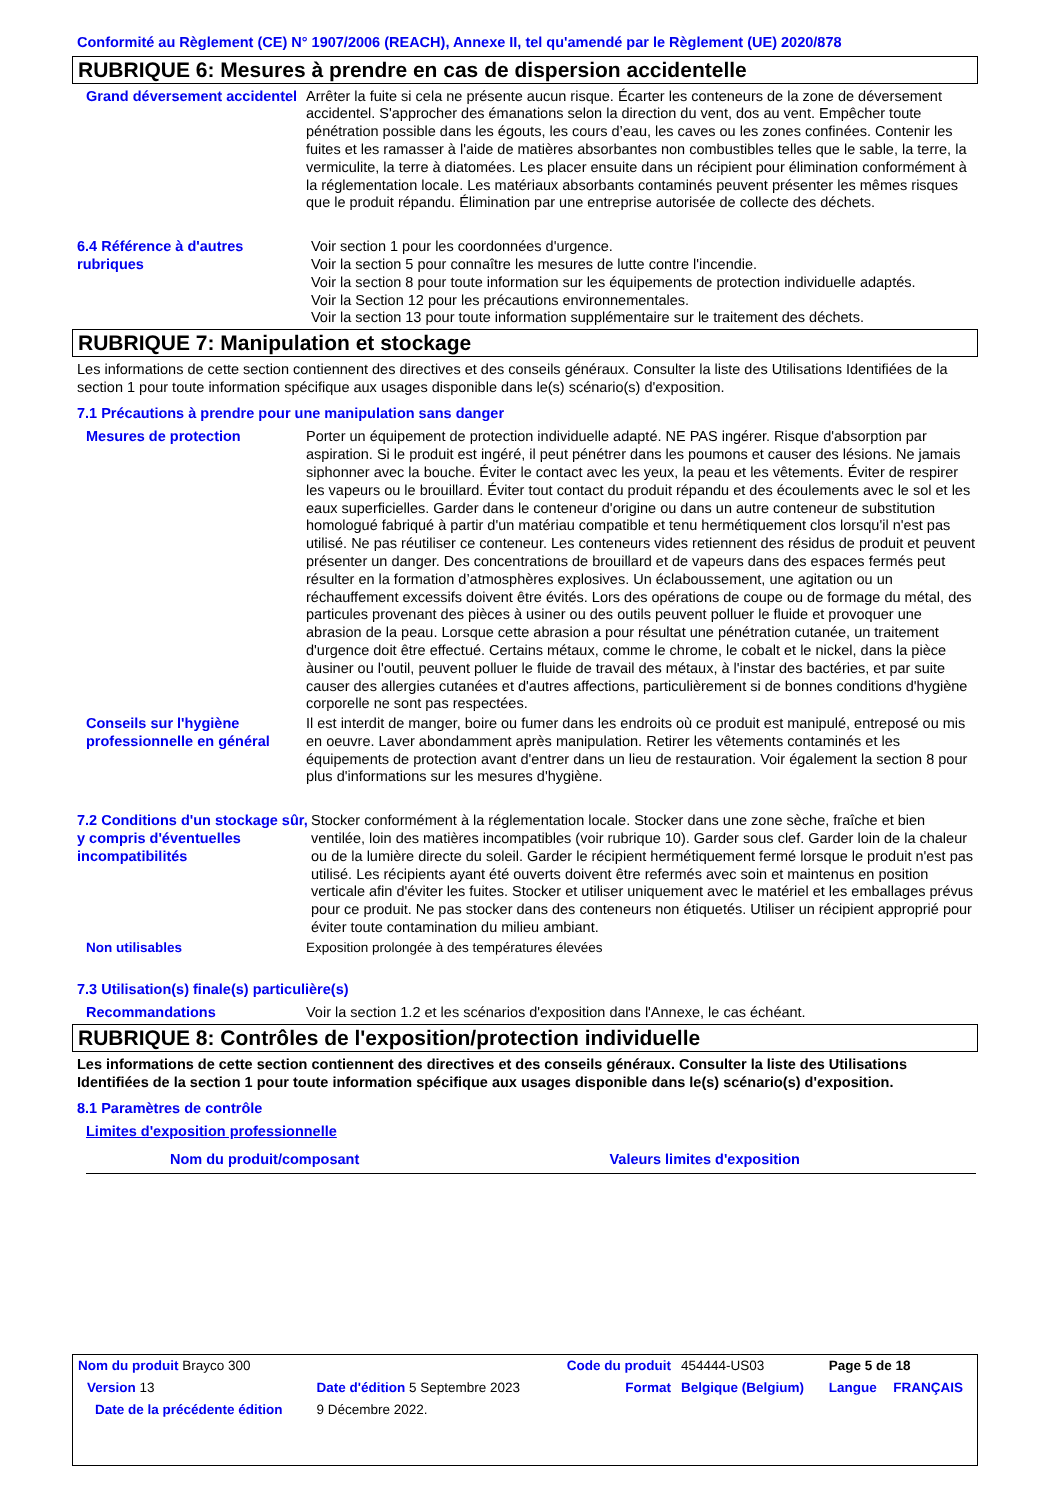Conformité au Règlement (CE) N° 1907/2006 (REACH), Annexe II, tel qu'amendé par le Règlement (UE) 2020/878
RUBRIQUE 6: Mesures à prendre en cas de dispersion accidentelle
Grand déversement accidentel
Arrêter la fuite si cela ne présente aucun risque. Écarter les conteneurs de la zone de déversement accidentel. S'approcher des émanations selon la direction du vent, dos au vent. Empêcher toute pénétration possible dans les égouts, les cours d’eau, les caves ou les zones confinées. Contenir les fuites et les ramasser à l'aide de matières absorbantes non combustibles telles que le sable, la terre, la vermiculite, la terre à diatomées. Les placer ensuite dans un récipient pour élimination conformément à la réglementation locale. Les matériaux absorbants contaminés peuvent présenter les mêmes risques que le produit répandu. Élimination par une entreprise autorisée de collecte des déchets.
6.4 Référence à d'autres rubriques
Voir section 1 pour les coordonnées d'urgence.
Voir la section 5 pour connaître les mesures de lutte contre l'incendie.
Voir la section 8 pour toute information sur les équipements de protection individuelle adaptés.
Voir la Section 12 pour les précautions environnementales.
Voir la section 13 pour toute information supplémentaire sur le traitement des déchets.
RUBRIQUE 7: Manipulation et stockage
Les informations de cette section contiennent des directives et des conseils généraux. Consulter la liste des Utilisations Identifiées de la section 1 pour toute information spécifique aux usages disponible dans le(s) scénario(s) d'exposition.
7.1 Précautions à prendre pour une manipulation sans danger
Mesures de protection Porter un équipement de protection individuelle adapté. NE PAS ingérer. Risque d'absorption par aspiration. Si le produit est ingéré, il peut pénétrer dans les poumons et causer des lésions. Ne jamais siphonner avec la bouche. Éviter le contact avec les yeux, la peau et les vêtements. Éviter de respirer les vapeurs ou le brouillard. Éviter tout contact du produit répandu et des écoulements avec le sol et les eaux superficielles. Garder dans le conteneur d'origine ou dans un autre conteneur de substitution homologué fabriqué à partir d'un matériau compatible et tenu hermétiquement clos lorsqu'il n'est pas utilisé. Ne pas réutiliser ce conteneur. Les conteneurs vides retiennent des résidus de produit et peuvent présenter un danger. Des concentrations de brouillard et de vapeurs dans des espaces fermés peut résulter en la formation d’atmosphères explosives. Un éclaboussement, une agitation ou un réchauffement excessifs doivent être évités. Lors des opérations de coupe ou de formage du métal, des particules provenant des pièces à usiner ou des outils peuvent polluer le fluide et provoquer une abrasion de la peau. Lorsque cette abrasion a pour résultat une pénétration cutanée, un traitement d'urgence doit être effectué. Certains métaux, comme le chrome, le cobalt et le nickel, dans la pièce àusiner ou l'outil, peuvent polluer le fluide de travail des métaux, à l'instar des bactéries, et par suite causer des allergies cutanées et d'autres affections, particulièrement si de bonnes conditions d'hygiène corporelle ne sont pas respectées.
Conseils sur l'hygiène professionnelle en général
Il est interdit de manger, boire ou fumer dans les endroits où ce produit est manipulé, entreposé ou mis en oeuvre. Laver abondamment après manipulation. Retirer les vêtements contaminés et les équipements de protection avant d'entrer dans un lieu de restauration. Voir également la section 8 pour plus d'informations sur les mesures d'hygiène.
7.2 Conditions d'un stockage sûr, y compris d'éventuelles incompatibilités
Stocker conformément à la réglementation locale. Stocker dans une zone sèche, fraîche et bien ventilée, loin des matières incompatibles (voir rubrique 10). Garder sous clef. Garder loin de la chaleur ou de la lumière directe du soleil. Garder le récipient hermétiquement fermé lorsque le produit n'est pas utilisé. Les récipients ayant été ouverts doivent être refermés avec soin et maintenus en position verticale afin d'éviter les fuites. Stocker et utiliser uniquement avec le matériel et les emballages prévus pour ce produit. Ne pas stocker dans des conteneurs non étiquetés. Utiliser un récipient approprié pour éviter toute contamination du milieu ambiant.
Non utilisables Exposition prolongée à des températures élevées
7.3 Utilisation(s) finale(s) particulière(s)
Recommandations Voir la section 1.2 et les scénarios d'exposition dans l'Annexe, le cas échéant.
RUBRIQUE 8: Contrôles de l'exposition/protection individuelle
Les informations de cette section contiennent des directives et des conseils généraux. Consulter la liste des Utilisations Identifiées de la section 1 pour toute information spécifique aux usages disponible dans le(s) scénario(s) d'exposition.
8.1 Paramètres de contrôle
Limites d'exposition professionnelle
| Nom du produit/composant | Valeurs limites d'exposition |
| --- | --- |
| Nom du produit Brayco 300 | | Code du produit | 454444-US03 | Page 5 de 18 | |
| Version 13 | Date d'édition 5 Septembre 2023 | Format | Belgique (Belgium) | Langue | FRANÇAIS |
| Date de la précédente édition | 9 Décembre 2022. | | | | |